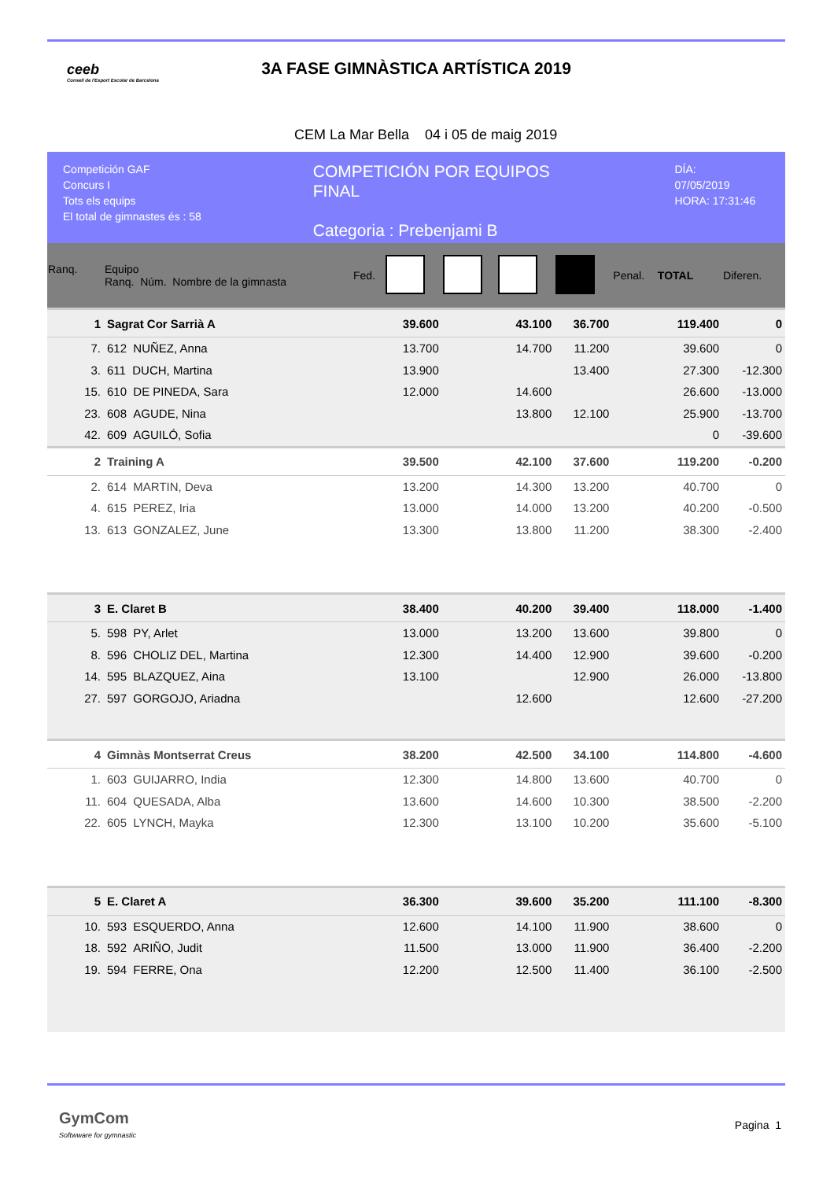ceeb
Consell de l'Esport Escolar de Barcelona
3A FASE GIMNÀSTICA ARTÍSTICA 2019
CEM La Mar Bella 04 i 05 de maig 2019
Competición GAF
Concurs I
Tots els equips
El total de gimnastes és : 58
COMPETICIÓN POR EQUIPOS
FINAL
Categoria : Prebenjami B
DÍA: 07/05/2019
HORA: 17:31:46
| Ranq. | Equipo Ranq. Núm. Nombre de la gimnasta | Fed. | | | | | Penal. | TOTAL | Diferen. |
| --- | --- | --- | --- | --- | --- | --- | --- | --- | --- |
| 1 | Sagrat Cor Sarrià A | | 39.600 | | 43.100 | 36.700 | | 119.400 | 0 |
| 7. | 612 NUÑEZ, Anna | | 13.700 | | 14.700 | 11.200 | | 39.600 | 0 |
| 3. | 611 DUCH, Martina | | 13.900 | | | 13.400 | | 27.300 | -12.300 |
| 15. | 610 DE PINEDA, Sara | | 12.000 | | 14.600 | | | 26.600 | -13.000 |
| 23. | 608 AGUDE, Nina | | | | 13.800 | 12.100 | | 25.900 | -13.700 |
| 42. | 609 AGUILÓ, Sofia | | | | | | | 0 | -39.600 |
| 2 | Training A | | 39.500 | | 42.100 | 37.600 | | 119.200 | -0.200 |
| 2. | 614 MARTIN, Deva | | 13.200 | | 14.300 | 13.200 | | 40.700 | 0 |
| 4. | 615 PEREZ, Iria | | 13.000 | | 14.000 | 13.200 | | 40.200 | -0.500 |
| 13. | 613 GONZALEZ, June | | 13.300 | | 13.800 | 11.200 | | 38.300 | -2.400 |
| 3 | E. Claret B | | 38.400 | | 40.200 | 39.400 | | 118.000 | -1.400 |
| 5. | 598 PY, Arlet | | 13.000 | | 13.200 | 13.600 | | 39.800 | 0 |
| 8. | 596 CHOLIZ DEL, Martina | | 12.300 | | 14.400 | 12.900 | | 39.600 | -0.200 |
| 14. | 595 BLAZQUEZ, Aina | | 13.100 | | | 12.900 | | 26.000 | -13.800 |
| 27. | 597 GORGOJO, Ariadna | | | | 12.600 | | | 12.600 | -27.200 |
| 4 | Gimnàs Montserrat Creus | | 38.200 | | 42.500 | 34.100 | | 114.800 | -4.600 |
| 1. | 603 GUIJARRO, India | | 12.300 | | 14.800 | 13.600 | | 40.700 | 0 |
| 11. | 604 QUESADA, Alba | | 13.600 | | 14.600 | 10.300 | | 38.500 | -2.200 |
| 22. | 605 LYNCH, Mayka | | 12.300 | | 13.100 | 10.200 | | 35.600 | -5.100 |
| 5 | E. Claret A | | 36.300 | | 39.600 | 35.200 | | 111.100 | -8.300 |
| 10. | 593 ESQUERDO, Anna | | 12.600 | | 14.100 | 11.900 | | 38.600 | 0 |
| 18. | 592 ARIÑO, Judit | | 11.500 | | 13.000 | 11.900 | | 36.400 | -2.200 |
| 19. | 594 FERRE, Ona | | 12.200 | | 12.500 | 11.400 | | 36.100 | -2.500 |
GymCom
Softwware for gymnastic
Pagina 1